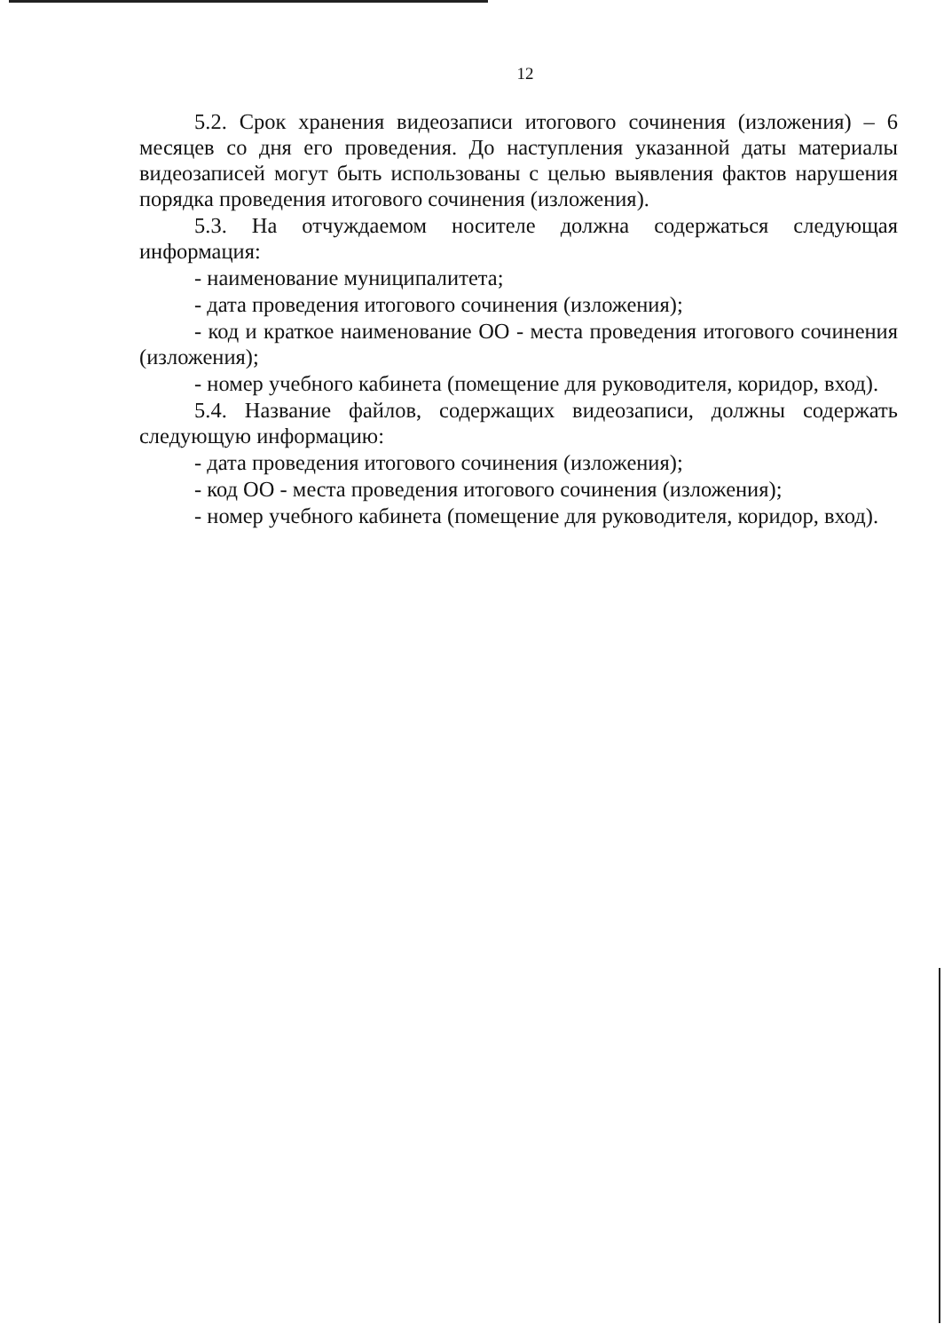12
5.2. Срок хранения видеозаписи итогового сочинения (изложения) – 6 месяцев со дня его проведения. До наступления указанной даты материалы видеозаписей могут быть использованы с целью выявления фактов нарушения порядка проведения итогового сочинения (изложения).
5.3. На отчуждаемом носителе должна содержаться следующая информация:
- наименование муниципалитета;
- дата проведения итогового сочинения (изложения);
- код и краткое наименование ОО - места проведения итогового сочинения (изложения);
- номер учебного кабинета (помещение для руководителя, коридор, вход).
5.4. Название файлов, содержащих видеозаписи, должны содержать следующую информацию:
- дата проведения итогового сочинения (изложения);
- код ОО - места проведения итогового сочинения (изложения);
- номер учебного кабинета (помещение для руководителя, коридор, вход).